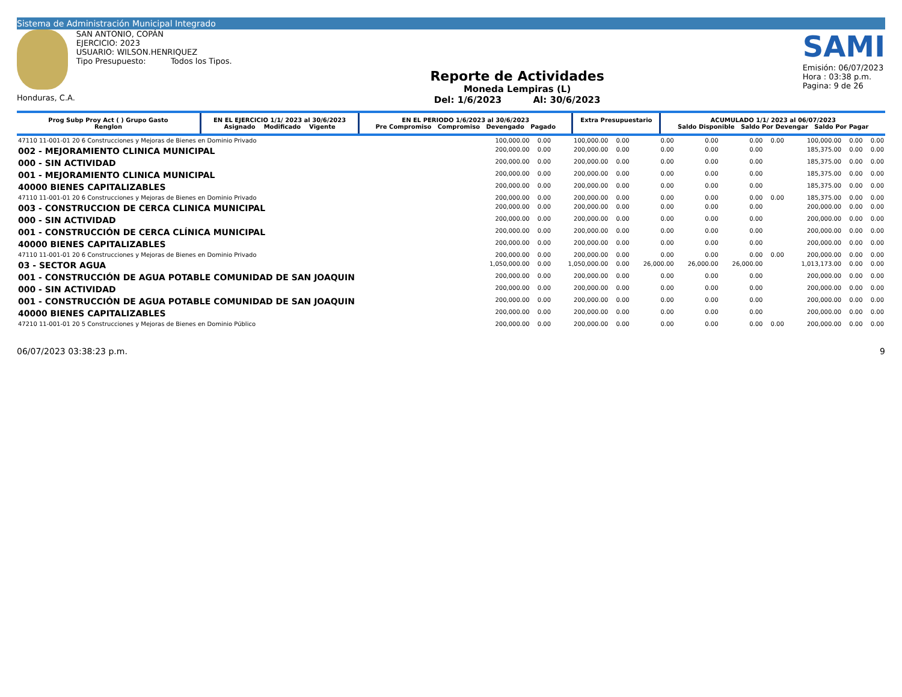Sistema de Administración Municipal Integrado
Honduras, C.A. SAN ANTONIO, COPÁN
EJERCICIO: 2023
USUARIO: WILSON.HENRIQUEZ
Tipo Presupuesto: Todos los Tipos.
Reporte de Actividades
Moneda Lempiras (L)
Del: 1/6/2023 Al: 30/6/2023
SAMI
Emisión: 06/07/2023
Hora : 03:38 p.m.
Pagina: 9 de 26
| Prog Subp Proy Act ( ) Grupo Gasto Renglon | EN EL EJERCICIO 1/1/ 2023 al 30/6/2023 Asignado Modificado Vigente | EN EL PERIODO 1/6/2023 al 30/6/2023 Pre Compromiso Compromiso Devengado Pagado | Extra Presupuestario | ACUMULADO 1/1/ 2023 al 06/07/2023 Saldo Disponible Saldo Por Devengar Saldo Por Pagar |
| --- | --- | --- | --- | --- |
| 47110 11-001-01 20 6 Construcciones y Mejoras de Bienes en Dominio Privado | 100,000.00 | 0.00 | 100,000.00 | 0.00 | 0.00 | 0.00 | 0.00 | 0.00 | 100,000.00 | 0.00 | 0.00 |
| 002 - MEJORAMIENTO CLINICA MUNICIPAL | 200,000.00 | 0.00 | 200,000.00 | 0.00 | 0.00 | 0.00 | 0.00 | | 185,375.00 | 0.00 | 0.00 |
| 000 - SIN ACTIVIDAD | 200,000.00 | 0.00 | 200,000.00 | 0.00 | 0.00 | 0.00 | 0.00 | | 185,375.00 | 0.00 | 0.00 |
| 001 - MEJORAMIENTO CLINICA MUNICIPAL | 200,000.00 | 0.00 | 200,000.00 | 0.00 | 0.00 | 0.00 | 0.00 | | 185,375.00 | 0.00 | 0.00 |
| 40000 BIENES CAPITALIZABLES | 200,000.00 | 0.00 | 200,000.00 | 0.00 | 0.00 | 0.00 | 0.00 | | 185,375.00 | 0.00 | 0.00 |
| 47110 11-001-01 20 6 Construcciones y Mejoras de Bienes en Dominio Privado | 200,000.00 | 0.00 | 200,000.00 | 0.00 | 0.00 | 0.00 | 0.00 | 0.00 | 185,375.00 | 0.00 | 0.00 |
| 003 - CONSTRUCCION DE CERCA CLINICA MUNICIPAL | 200,000.00 | 0.00 | 200,000.00 | 0.00 | 0.00 | 0.00 | 0.00 | | 200,000.00 | 0.00 | 0.00 |
| 000 - SIN ACTIVIDAD | 200,000.00 | 0.00 | 200,000.00 | 0.00 | 0.00 | 0.00 | 0.00 | | 200,000.00 | 0.00 | 0.00 |
| 001 - CONSTRUCCIÓN DE CERCA CLÍNICA MUNICIPAL | 200,000.00 | 0.00 | 200,000.00 | 0.00 | 0.00 | 0.00 | 0.00 | | 200,000.00 | 0.00 | 0.00 |
| 40000 BIENES CAPITALIZABLES | 200,000.00 | 0.00 | 200,000.00 | 0.00 | 0.00 | 0.00 | 0.00 | | 200,000.00 | 0.00 | 0.00 |
| 47110 11-001-01 20 6 Construcciones y Mejoras de Bienes en Dominio Privado | 200,000.00 | 0.00 | 200,000.00 | 0.00 | 0.00 | 0.00 | 0.00 | 0.00 | 200,000.00 | 0.00 | 0.00 |
| 03 - SECTOR AGUA | 1,050,000.00 | 0.00 | 1,050,000.00 | 0.00 | 26,000.00 | 26,000.00 | 26,000.00 | | 1,013,173.00 | 0.00 | 0.00 |
| 001 - CONSTRUCCIÓN DE AGUA POTABLE COMUNIDAD DE SAN JOAQUIN | 200,000.00 | 0.00 | 200,000.00 | 0.00 | 0.00 | 0.00 | 0.00 | | 200,000.00 | 0.00 | 0.00 |
| 000 - SIN ACTIVIDAD | 200,000.00 | 0.00 | 200,000.00 | 0.00 | 0.00 | 0.00 | 0.00 | | 200,000.00 | 0.00 | 0.00 |
| 001 - CONSTRUCCIÓN DE AGUA POTABLE COMUNIDAD DE SAN JOAQUIN | 200,000.00 | 0.00 | 200,000.00 | 0.00 | 0.00 | 0.00 | 0.00 | | 200,000.00 | 0.00 | 0.00 |
| 40000 BIENES CAPITALIZABLES | 200,000.00 | 0.00 | 200,000.00 | 0.00 | 0.00 | 0.00 | 0.00 | | 200,000.00 | 0.00 | 0.00 |
| 47210 11-001-01 20 5 Construcciones y Mejoras de Bienes en Dominio Público | 200,000.00 | 0.00 | 200,000.00 | 0.00 | 0.00 | 0.00 | 0.00 | 0.00 | 200,000.00 | 0.00 | 0.00 |
06/07/2023 03:38:23 p.m. 9